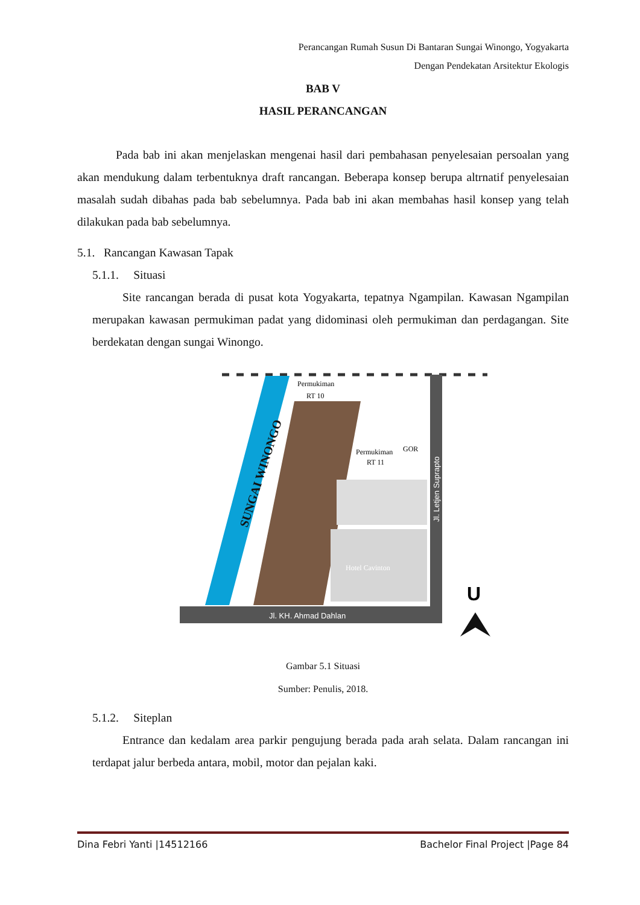Perancangan Rumah Susun Di Bantaran Sungai Winongo, Yogyakarta
Dengan Pendekatan Arsitektur Ekologis
BAB V
HASIL PERANCANGAN
Pada bab ini akan menjelaskan mengenai hasil dari pembahasan penyelesaian persoalan yang akan mendukung dalam terbentuknya draft rancangan. Beberapa konsep berupa altrnatif penyelesaian masalah sudah dibahas pada bab sebelumnya. Pada bab ini akan membahas hasil konsep yang telah dilakukan pada bab sebelumnya.
5.1. Rancangan Kawasan Tapak
5.1.1. Situasi
Site rancangan berada di pusat kota Yogyakarta, tepatnya Ngampilan. Kawasan Ngampilan merupakan kawasan permukiman padat yang didominasi oleh permukiman dan perdagangan. Site berdekatan dengan sungai Winongo.
SUNGAI WINONGO
Jl. KH. Ahmad Dahlan
Jl. Letjen Suprapto
Hotel Cavinton
Permukiman
RT 10
Permukiman
RT 11
GOR
U
Gambar 5.1 Situasi
Sumber: Penulis, 2018.
5.1.2. Siteplan
Entrance dan kedalam area parkir pengujung berada pada arah selata. Dalam rancangan ini terdapat jalur berbeda antara, mobil, motor dan pejalan kaki.
Dina Febri Yanti |14512166 Bachelor Final Project |Page 84